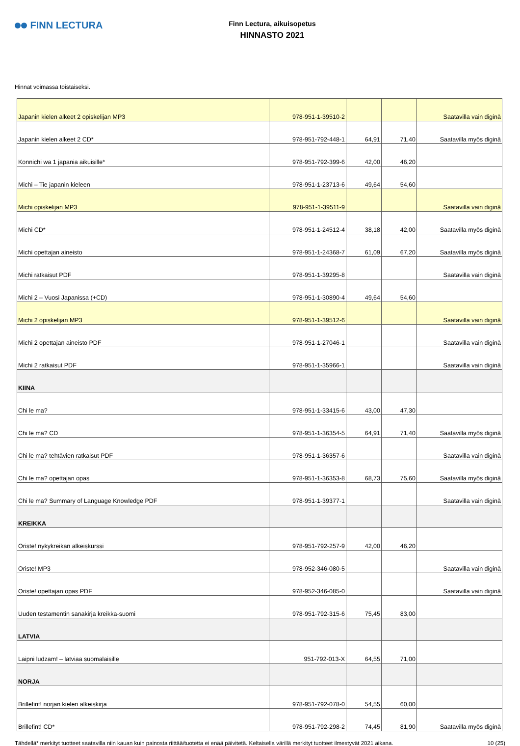FINN LECTURA
Finn Lectura, aikuisopetus
HINNASTO 2021
Hinnat voimassa toistaiseksi.
| Japanin kielen alkeet 2 opiskelijan MP3 | 978-951-1-39510-2 | | | Saatavilla vain diginä |
| Japanin kielen alkeet 2 CD* | 978-951-792-448-1 | 64,91 | 71,40 | Saatavilla myös diginä |
| Konnichi wa 1 japania aikuisille* | 978-951-792-399-6 | 42,00 | 46,20 | |
| Michi – Tie japanin kieleen | 978-951-1-23713-6 | 49,64 | 54,60 | |
| Michi opiskelijan MP3 | 978-951-1-39511-9 | | | Saatavilla vain diginä |
| Michi CD* | 978-951-1-24512-4 | 38,18 | 42,00 | Saatavilla myös diginä |
| Michi opettajan aineisto | 978-951-1-24368-7 | 61,09 | 67,20 | Saatavilla myös diginä |
| Michi ratkaisut PDF | 978-951-1-39295-8 | | | Saatavilla vain diginä |
| Michi 2 – Vuosi Japanissa (+CD) | 978-951-1-30890-4 | 49,64 | 54,60 | |
| Michi 2 opiskelijan MP3 | 978-951-1-39512-6 | | | Saatavilla vain diginä |
| Michi 2 opettajan aineisto PDF | 978-951-1-27046-1 | | | Saatavilla vain diginä |
| Michi 2 ratkaisut PDF | 978-951-1-35966-1 | | | Saatavilla vain diginä |
| KIINA | | | | |
| Chi le ma? | 978-951-1-33415-6 | 43,00 | 47,30 | |
| Chi le ma? CD | 978-951-1-36354-5 | 64,91 | 71,40 | Saatavilla myös diginä |
| Chi le ma? tehtävien ratkaisut PDF | 978-951-1-36357-6 | | | Saatavilla vain diginä |
| Chi le ma? opettajan opas | 978-951-1-36353-8 | 68,73 | 75,60 | Saatavilla myös diginä |
| Chi le ma? Summary of Language Knowledge PDF | 978-951-1-39377-1 | | | Saatavilla vain diginä |
| KREIKKA | | | | |
| Oriste! nykykreikan alkeiskurssi | 978-951-792-257-9 | 42,00 | 46,20 | |
| Oriste! MP3 | 978-952-346-080-5 | | | Saatavilla vain diginä |
| Oriste! opettajan opas PDF | 978-952-346-085-0 | | | Saatavilla vain diginä |
| Uuden testamentin sanakirja kreikka-suomi | 978-951-792-315-6 | 75,45 | 83,00 | |
| LATVIA | | | | |
| Laipni ludzam! – latviaa suomalaisille | 951-792-013-X | 64,55 | 71,00 | |
| NORJA | | | | |
| Brillefint! norjan kielen alkeiskirja | 978-951-792-078-0 | 54,55 | 60,00 | |
| Brillefint! CD* | 978-951-792-298-2 | 74,45 | 81,90 | Saatavilla myös diginä |
Tähdellä* merkityt tuotteet saatavilla niin kauan kuin painosta riittää/tuotetta ei enää päivitetä. Keltaisella värillä merkityt tuotteet ilmestyvät 2021 aikana. 10 (25)